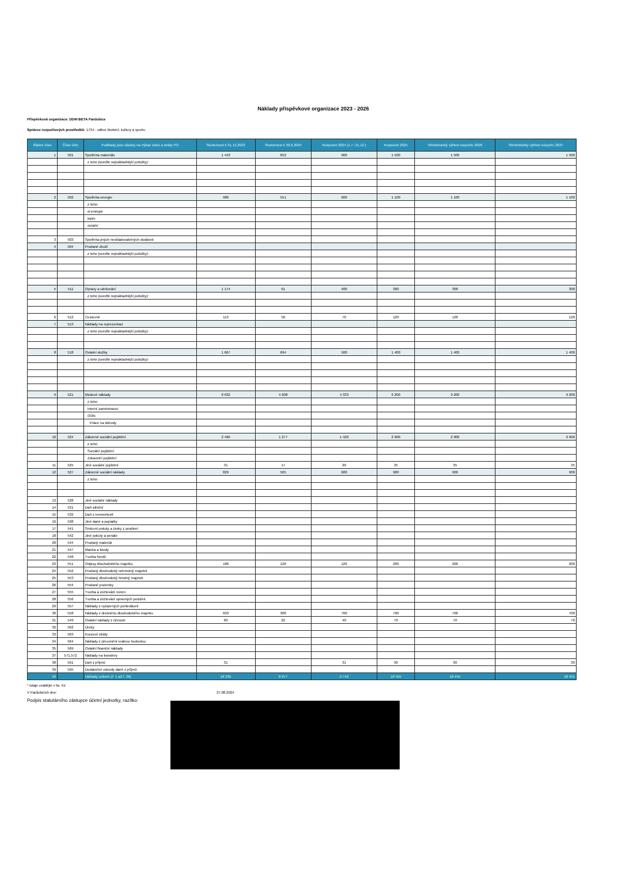Náklady příspěvkové organizace 2023 - 2026
Příspěvková organizace: DDM BETA Pardubice
Správce rozpočtových prostředků: 1734 - odbor školství, kultury a sportu
| Řádek číslo | Číslo účtu | Podklady jsou vázány na Výkaz zisku a ztráty PO | Skutečnost k 31.12.2023 | Skutečnost k 30.6.2024 | Rozpočet 2024 (1.7.-31.12.) | Rozpočet 2025 | Střednědobý výhled rozpočtu 2026 | Střednědobý výhled rozpočtu 2027 |
| --- | --- | --- | --- | --- | --- | --- | --- | --- |
| 1 | 501 | Spotřeba materiálu | 1 443 | 652 | 900 | 1 500 | 1 500 | 1 500 |
| | | z toho (uveďte nejnákladnější položky): | | | | | | |
| 2 | 502 | Spotřeba energie | 986 | 551 | 600 | 1 100 | 1 100 | 1 100 |
| | | z toho: | | | | | | |
| | | el.energie | | | | | | |
| | | teplo | | | | | | |
| | | ostatní | | | | | | |
| 3 | 503 | Spotřeba jiných neskladovatelných dodávek | | | | | | |
| 4 | 504 | Prodané zboží | | | | | | |
| | | z toho (uveďte nejnákladnější položky): | | | | | | |
| 5 | 511 | Opravy a udržování | 1 174 | 61 | 400 | 300 | 300 | 300 |
| | | z toho (uveďte nejnákladnější položky): | | | | | | |
| 6 | 512 | Cestovné | 113 | 56 | 70 | 120 | 120 | 120 |
| 7 | 513 | Náklady na reprezentaci | | | | | | |
| | | z toho (uveďte nejnákladnější položky): | | | | | | |
| 8 | 518 | Ostatní služby | 1 667 | 694 | 500 | 1 400 | 1 400 | 1 400 |
| | | z toho (uveďte nejnákladnější položky): | | | | | | |
| 9 | 521 | Mzdové náklady | 8 632 | 4 608 | 4 333 | 9 200 | 9 200 | 9 200 |
| | | z toho: | | | | | | |
| | | Interní zaměstnanci | | | | | | |
| | | OON | | | | | | |
| | | Práce na dohody | | | | | | |
| 10 | 524 | Zákonné sociální pojištění | 2 490 | 1 277 | 1 420 | 2 900 | 2 900 | 2 900 |
| | | z toho: | | | | | | |
| | | Sociální pojištění | | | | | | |
| | | Zdravotní pojištění | | | | | | |
| 11 | 525 | Jiné sociální pojištění | 31 | 17 | 20 | 35 | 35 | 35 |
| 12 | 527 | Zákonné sociální náklady | 829 | 505 | 600 | 900 | 900 | 900 |
| | | z toho: | | | | | | |
| 13 | 528 | Jiné sociální náklady | | | | | | |
| 14 | 531 | Daň silniční | | | | | | |
| 15 | 532 | Daň z nemovitostí | | | | | | |
| 16 | 538 | Jiné daně a poplatky | | | | | | |
| 17 | 541 | Smluvní pokuty a úroky z prodlení | | | | | | |
| 18 | 542 | Jiné pokuty a penále | | | | | | |
| 20 | 544 | Prodaný materiál | | | | | | |
| 21 | 547 | Manka a škody | | | | | | |
| 22 | 548 | Tvorba fondů | | | | | | |
| 23 | 551 | Odpisy dlouhodobého majetku | 186 | 126 | 126 | 200 | 200 | 200 |
| 24 | 552 | Prodaný dlouhodobý nehmotný majetek | | | | | | |
| 25 | 553 | Prodaný dlouhodobý hmotný majetek | | | | | | |
| 26 | 554 | Prodané pozemky | | | | | | |
| 27 | 555 | Tvorba a zúčtování rezerv | | | | | | |
| 28 | 556 | Tvorba a zúčtování opravných položek | | | | | | |
| 29 | 557 | Náklady z vyřazených pohledávek | | | | | | |
| 30 | 558 | Náklady z drobného dlouhodobého majetku | 693 | 308 | 700 | 700 | 700 | 700 |
| 31 | 549 | Ostatní náklady z činnosti | 60 | 22 | 40 | 70 | 70 | 70 |
| 32 | 562 | Úroky | | | | | | |
| 33 | 563 | Kurzové ztráty | | | | | | |
| 34 | 564 | Náklady z přecenění reálnou hodnotou | | | | | | |
| 35 | 569 | Ostatní finanční náklady | | | | | | |
| 37 | 571,572 | Náklady na transfery | | | | | | |
| 38 | 591 | Daň z příjmů | 31 | | 31 | 30 | 30 | 30 |
| 39 | 595 | Dodatečné odvody daně z příjmů | | | | | | |
| 40 | | Náklady celkem (ř. 1 až ř. 39) | 18 335 | 8 877 | 9 740 | 18 455 | 18 455 | 18 455 |
* údaje uvádějte v tis. Kč
V Pardubicích dne: 27.08.2024
Podpis statutárního zástupce účetní jednotky, razítko: